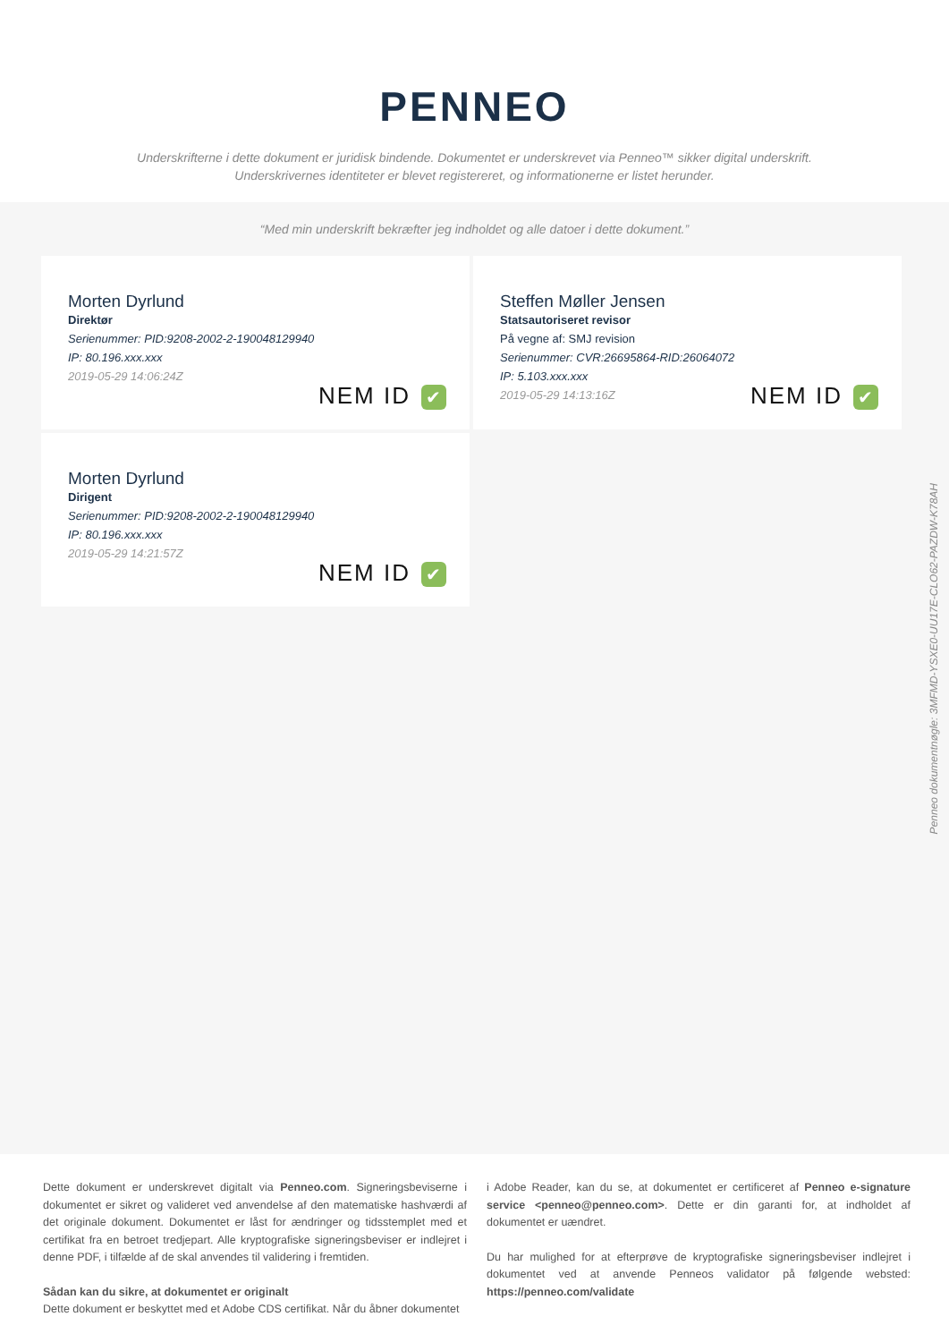PENNEO
Underskrifterne i dette dokument er juridisk bindende. Dokumentet er underskrevet via Penneo™ sikker digital underskrift.
Underskrivernes identiteter er blevet registereret, og informationerne er listet herunder.
“Med min underskrift bekræfter jeg indholdet og alle datoer i dette dokument.”
Morten Dyrlund
Direktør
Serienummer: PID:9208-2002-2-190048129940
IP: 80.196.xxx.xxx
2019-05-29 14:06:24Z
NEM ID ✔
Steffen Møller Jensen
Statsautoriseret revisor
På vegne af: SMJ revision
Serienummer: CVR:26695864-RID:26064072
IP: 5.103.xxx.xxx
2019-05-29 14:13:16Z
NEM ID ✔
Morten Dyrlund
Dirigent
Serienummer: PID:9208-2002-2-190048129940
IP: 80.196.xxx.xxx
2019-05-29 14:21:57Z
NEM ID ✔
Penneo dokumentnøgle: 3MFMD-YSXE0-UU17E-CLO62-PAZDW-K78AH
Dette dokument er underskrevet digitalt via Penneo.com. Signeringsbeviserne i dokumentet er sikret og valideret ved anvendelse af den matematiske hashværdi af det originale dokument. Dokumentet er låst for ændringer og tidsstemplet med et certifikat fra en betroet tredjepart. Alle kryptografiske signeringsbeviser er indlejret i denne PDF, i tilfælde af de skal anvendes til validering i fremtiden.
Sådan kan du sikre, at dokumentet er originalt
Dette dokument er beskyttet med et Adobe CDS certifikat. Når du åbner dokumentet
i Adobe Reader, kan du se, at dokumentet er certificeret af Penneo e-signature service <penneo@penneo.com>. Dette er din garanti for, at indholdet af dokumentet er uændret.
Du har mulighed for at efterprøve de kryptografiske signeringsbeviser indlejret i dokumentet ved at anvende Penneos validator på følgende websted: https://penneo.com/validate